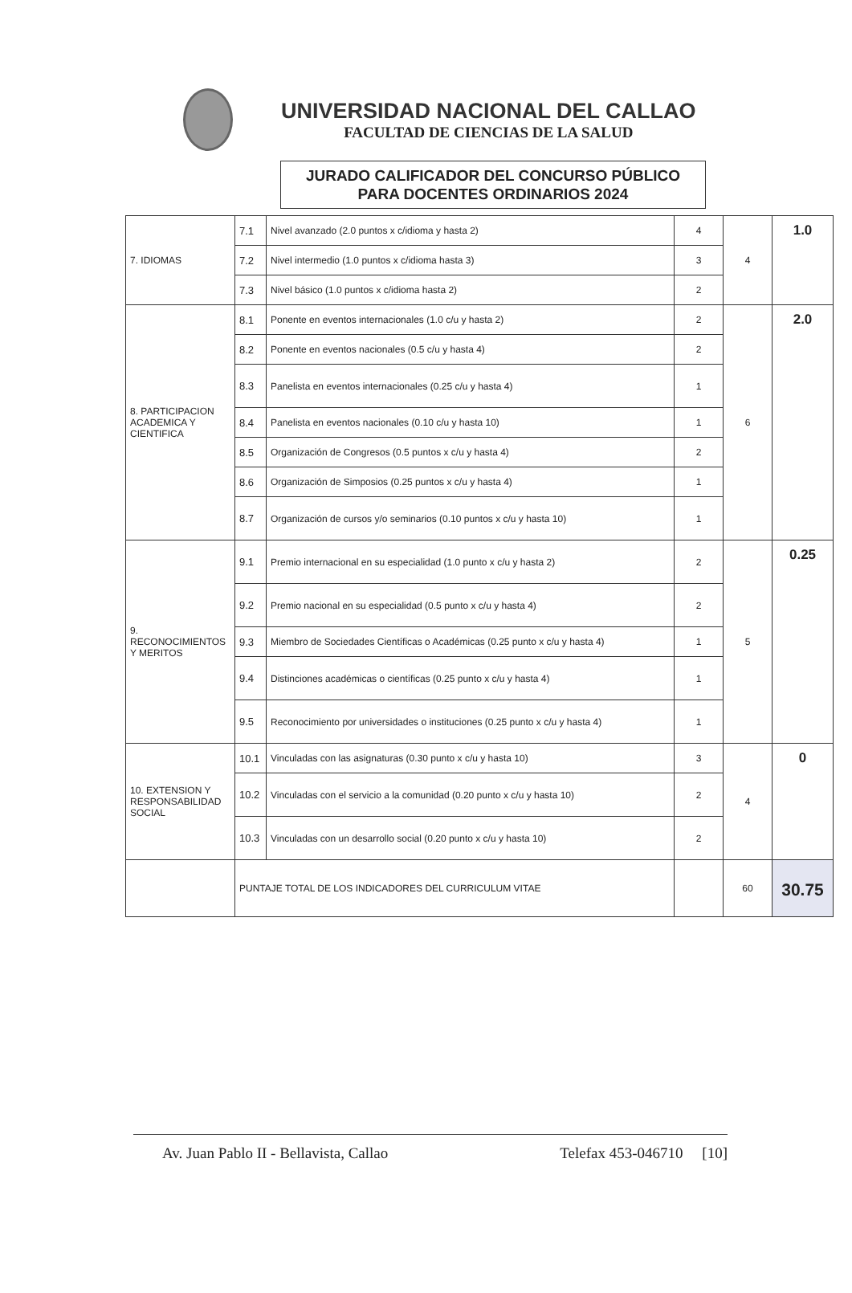UNIVERSIDAD NACIONAL DEL CALLAO
FACULTAD DE CIENCIAS DE LA SALUD
JURADO CALIFICADOR DEL CONCURSO PÚBLICO
PARA DOCENTES ORDINARIOS 2024
| 7. IDIOMAS | 7.1 | Nivel avanzado (2.0 puntos x c/idioma y hasta 2) | 4 | 4 | 1.0 |
| | 7.2 | Nivel intermedio (1.0 puntos x c/idioma hasta 3) | 3 | | |
| | 7.3 | Nivel básico (1.0 puntos x c/idioma hasta 2) | 2 | | |
| 8. PARTICIPACION ACADEMICA Y CIENTIFICA | 8.1 | Ponente en eventos internacionales (1.0 c/u y hasta 2) | 2 | 6 | 2.0 |
| | 8.2 | Ponente en eventos nacionales (0.5 c/u y hasta 4) | 2 | | |
| | 8.3 | Panelista en eventos internacionales (0.25 c/u y hasta 4) | 1 | | |
| | 8.4 | Panelista en eventos nacionales (0.10 c/u y hasta 10) | 1 | | |
| | 8.5 | Organización de Congresos (0.5 puntos x c/u y hasta 4) | 2 | | |
| | 8.6 | Organización de Simposios (0.25 puntos x c/u y hasta 4) | 1 | | |
| | 8.7 | Organización de cursos y/o seminarios (0.10 puntos x c/u y hasta 10) | 1 | | |
| 9. RECONOCIMIENTOS Y MERITOS | 9.1 | Premio internacional en su especialidad (1.0 punto x c/u y hasta 2) | 2 | 5 | 0.25 |
| | 9.2 | Premio nacional en su especialidad (0.5 punto x c/u y hasta 4) | 2 | | |
| | 9.3 | Miembro de Sociedades Científicas o Académicas (0.25 punto x c/u y hasta 4) | 1 | | |
| | 9.4 | Distinciones académicas o científicas (0.25 punto x c/u y hasta 4) | 1 | | |
| | 9.5 | Reconocimiento por universidades o instituciones (0.25 punto x c/u y hasta 4) | 1 | | |
| 10. EXTENSION Y RESPONSABILIDAD SOCIAL | 10.1 | Vinculadas con las asignaturas (0.30 punto x c/u y hasta 10) | 3 | 4 | 0 |
| | 10.2 | Vinculadas con el servicio a la comunidad (0.20 punto x c/u y hasta 10) | 2 | | |
| | 10.3 | Vinculadas con un desarrollo social (0.20 punto x c/u y hasta 10) | 2 | | |
| | PUNTAJE TOTAL DE LOS INDICADORES DEL CURRICULUM VITAE | | | 60 | 30.75 |
Av. Juan Pablo II - Bellavista, Callao Telefax 453-046710 [10]